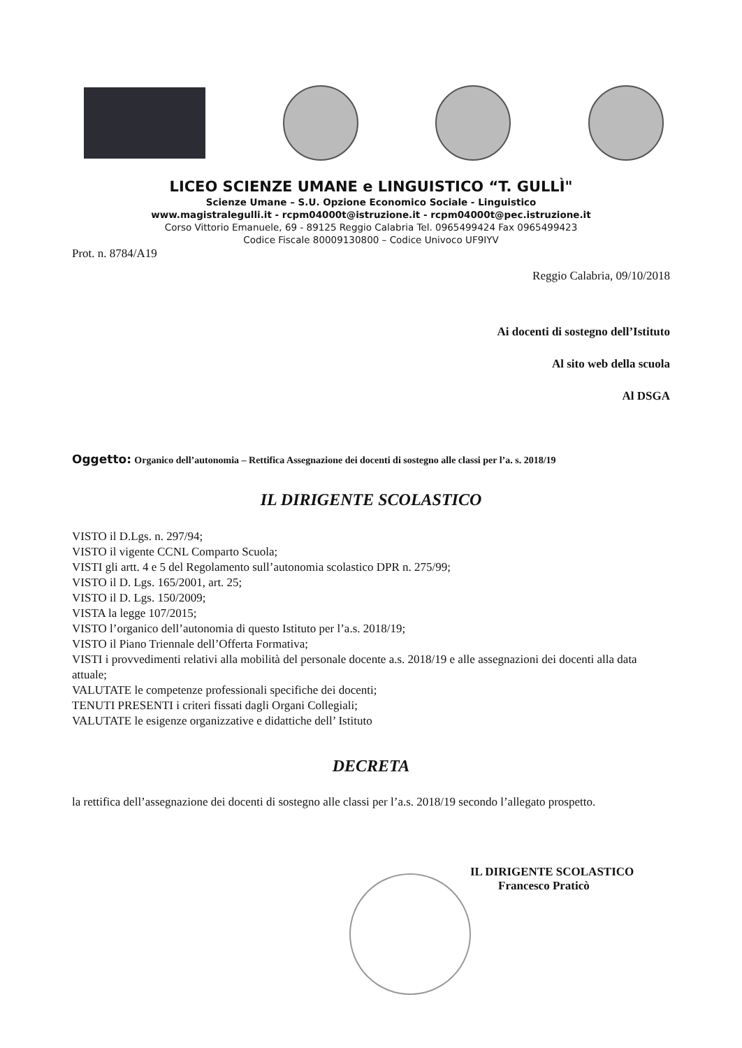LICEO SCIENZE UMANE e LINGUISTICO “T. GULLÌ"
Scienze Umane – S.U. Opzione Economico Sociale - Linguistico
www.magistralegulli.it - rcpm04000t@istruzione.it - rcpm04000t@pec.istruzione.it
Corso Vittorio Emanuele, 69 - 89125 Reggio Calabria Tel. 0965499424 Fax 0965499423
Codice Fiscale 80009130800 – Codice Univoco UF9IYV
Prot. n. 8784/A19
Reggio Calabria, 09/10/2018
Ai docenti di sostegno dell’Istituto
Al sito web della scuola
Al DSGA
Oggetto: Organico dell’autonomia – Rettifica Assegnazione dei docenti di sostegno alle classi per l’a. s. 2018/19
IL DIRIGENTE SCOLASTICO
VISTO il D.Lgs. n. 297/94;
VISTO il vigente CCNL Comparto Scuola;
VISTI gli artt. 4 e 5 del Regolamento sull’autonomia scolastico DPR n. 275/99;
VISTO il D. Lgs. 165/2001, art. 25;
VISTO il D. Lgs. 150/2009;
VISTA la legge 107/2015;
VISTO l’organico dell’autonomia di questo Istituto per l’a.s. 2018/19;
VISTO il Piano Triennale dell’Offerta Formativa;
VISTI i provvedimenti relativi alla mobilità del personale docente a.s. 2018/19 e alle assegnazioni dei docenti alla data attuale;
VALUTATE le competenze professionali specifiche dei docenti;
TENUTI PRESENTI i criteri fissati dagli Organi Collegiali;
VALUTATE le esigenze organizzative e didattiche dell’ Istituto
DECRETA
la rettifica dell’assegnazione dei docenti di sostegno alle classi per l’a.s. 2018/19 secondo l’allegato prospetto.
IL DIRIGENTE SCOLASTICO
Francesco Praticò